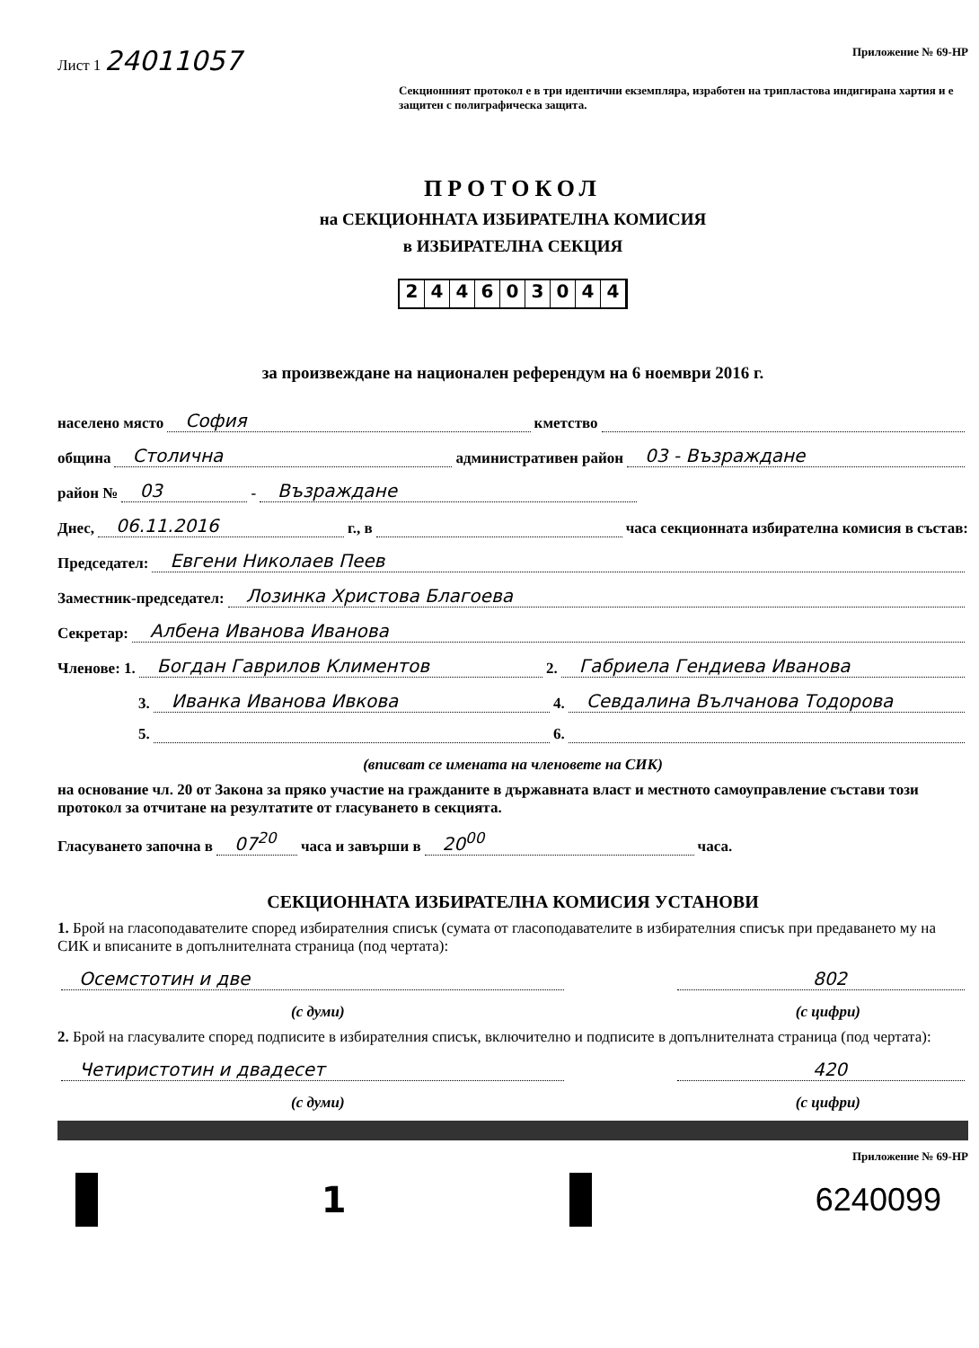Лист 1 24011057
Приложение № 69-НР
Секционният протокол е в три идентични екземпляра, изработен на трипластова индигирана хартия и е защитен с полиграфическа защита.
ПРОТОКОЛ
на СЕКЦИОННАТА ИЗБИРАТЕЛНА КОМИСИЯ
в ИЗБИРАТЕЛНА СЕКЦИЯ
244603044
за произвеждане на национален референдум на 6 ноември 2016 г.
населено място София кметство
община Столична административен район 03 - Възраждане
район № 03 - Възраждане
Днес, 06.11.2016 г., в часа секционната избирателна комисия в състав:
Председател: Евгени Николаев Пеев
Заместник-председател: Лозинка Христова Благоева
Секретар: Албена Иванова Иванова
Членове: 1. Богдан Гаврилов Климентов 2. Габриела Гендиева Иванова
3. Иванка Иванова Ивкова 4. Севдалина Вълчанова Тодорова
5. 6.
(вписват се имената на членовете на СИК)
на основание чл. 20 от Закона за пряко участие на гражданите в държавната власт и местното самоуправление състави този протокол за отчитане на резултатите от гласуването в секцията.
Гласуването започна в 07<sup>20</sup> часа и завърши в 20<sup>00</sup> часа.
СЕКЦИОННАТА ИЗБИРАТЕЛНА КОМИСИЯ УСТАНОВИ
1. Брой на гласоподавателите според избирателния списък (сумата от гласоподавателите в избирателния списък при предаването му на СИК и вписаните в допълнителната страница (под чертата):
Осемстотин и две 802
(с думи) (с цифри)
2. Брой на гласувалите според подписите в избирателния списък, включително и подписите в допълнителната страница (под чертата):
Четиристотин и двадесет 420
(с думи) (с цифри)
Приложение № 69-НР
1 6240099